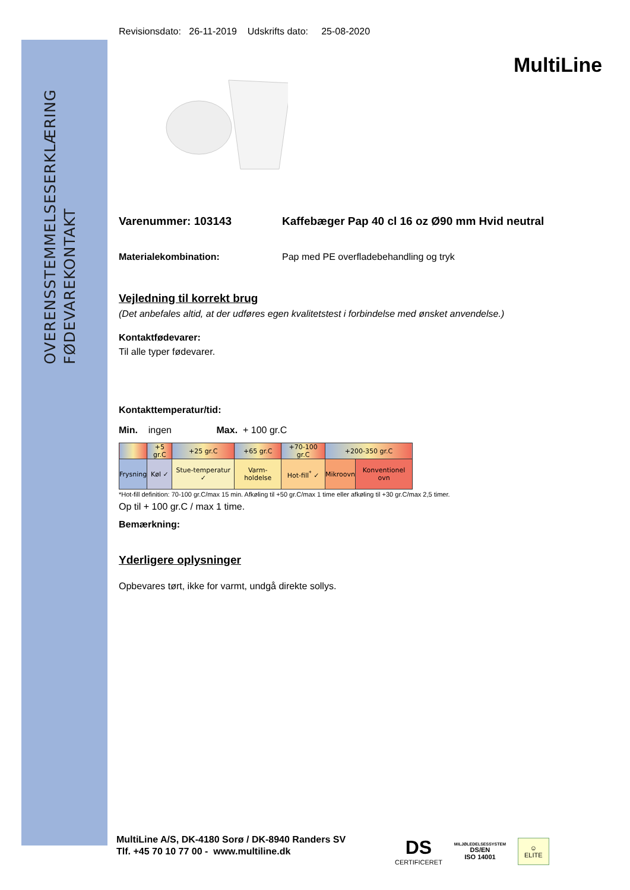OVERENSSTEMMELSESERKLÆRING
FØDEVAREKONTAKT
MultiLine
Revisionsdato: 26-11-2019 Udskrifts dato: 25-08-2020
Varenummer: 103143 Kaffebæger Pap 40 cl 16 oz Ø90 mm Hvid neutral
Materialekombination: Pap med PE overfladebehandling og tryk
Vejledning til korrekt brug
(Det anbefales altid, at der udføres egen kvalitetstest i forbindelse med ønsket anvendelse.)
Kontaktfødevarer:
Til alle typer fødevarer.
Kontakttemperatur/tid:
Min. ingen Max. + 100 gr.C
| | +5 gr.C | +25 gr.C | +65 gr.C | +70-100 gr.C | +200-350 gr.C | |
| Frysning | Køl ✓ | Stue-temperatur ✓ | Varm-holdelse | Hot-fill<sup>*</sup> ✓ | Mikroovn | Konventionel ovn |
*Hot-fill definition: 70-100 gr.C/max 15 min. Afkøling til +50 gr.C/max 1 time eller afkøling til +30 gr.C/max 2,5 timer.
Op til + 100 gr.C / max 1 time.
Bemærkning:
Yderligere oplysninger
Opbevares tørt, ikke for varmt, undgå direkte sollys.
MultiLine A/S, DK-4180 Sorø / DK-8940 Randers SV
Tlf. +45 70 10 77 00 - www.multiline.dk
DS
CERTIFICERET
MILJØLEDELSESSYSTEM
DS/EN
ISO 14001
☺
ELITE